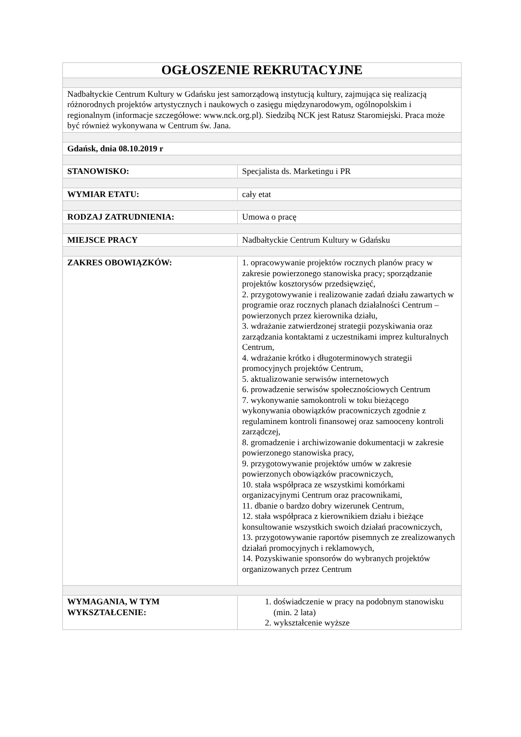| OGŁOSZENIE REKRUTACYJNE | |
| Nadbałtyckie Centrum Kultury w Gdańsku jest samorządową instytucją kultury, zajmująca się realizacją różnorodnych projektów artystycznych i naukowych o zasięgu międzynarodowym, ogólnopolskim i regionalnym (informacje szczegółowe: www.nck.org.pl). Siedzibą NCK jest Ratusz Staromiejski. Praca może być również wykonywana w Centrum św. Jana. | |
| Gdańsk, dnia 08.10.2019 r | |
| STANOWISKO: | Specjalista ds. Marketingu i PR |
| WYMIAR ETATU: | cały etat |
| RODZAJ ZATRUDNIENIA: | Umowa o pracę |
| MIEJSCE PRACY | Nadbałtyckie Centrum Kultury w Gdańsku |
| ZAKRES OBOWIĄZKÓW: | 1. opracowywanie projektów rocznych planów pracy w zakresie powierzonego stanowiska pracy; sporządzanie projektów kosztorysów przedsięwzięć, 2. przygotowywanie i realizowanie zadań działu zawartych w programie oraz rocznych planach działalności Centrum – powierzonych przez kierownika działu, 3. wdrażanie zatwierdzonej strategii pozyskiwania oraz zarządzania kontaktami z uczestnikami imprez kulturalnych Centrum, 4. wdrażanie krótko i długoterminowych strategii promocyjnych projektów Centrum, 5. aktualizowanie serwisów internetowych 6. prowadzenie serwisów społecznościowych Centrum 7. wykonywanie samokontroli w toku bieżącego wykonywania obowiązków pracowniczych zgodnie z regulaminem kontroli finansowej oraz samooceny kontroli zarządczej, 8. gromadzenie i archiwizowanie dokumentacji w zakresie powierzonego stanowiska pracy, 9. przygotowywanie projektów umów w zakresie powierzonych obowiązków pracowniczych, 10. stała współpraca ze wszystkimi komórkami organizacyjnymi Centrum oraz pracownikami, 11. dbanie o bardzo dobry wizerunek Centrum, 12. stała współpraca z kierownikiem działu i bieżące konsultowanie wszystkich swoich działań pracowniczych, 13. przygotowywanie raportów pisemnych ze zrealizowanych działań promocyjnych i reklamowych, 14. Pozyskiwanie sponsorów do wybranych projektów organizowanych przez Centrum |
| WYMAGANIA, W TYM WYKSZTAŁCENIE: | 1. doświadczenie w pracy na podobnym stanowisku (min. 2 lata) 2. wykształcenie wyższe |